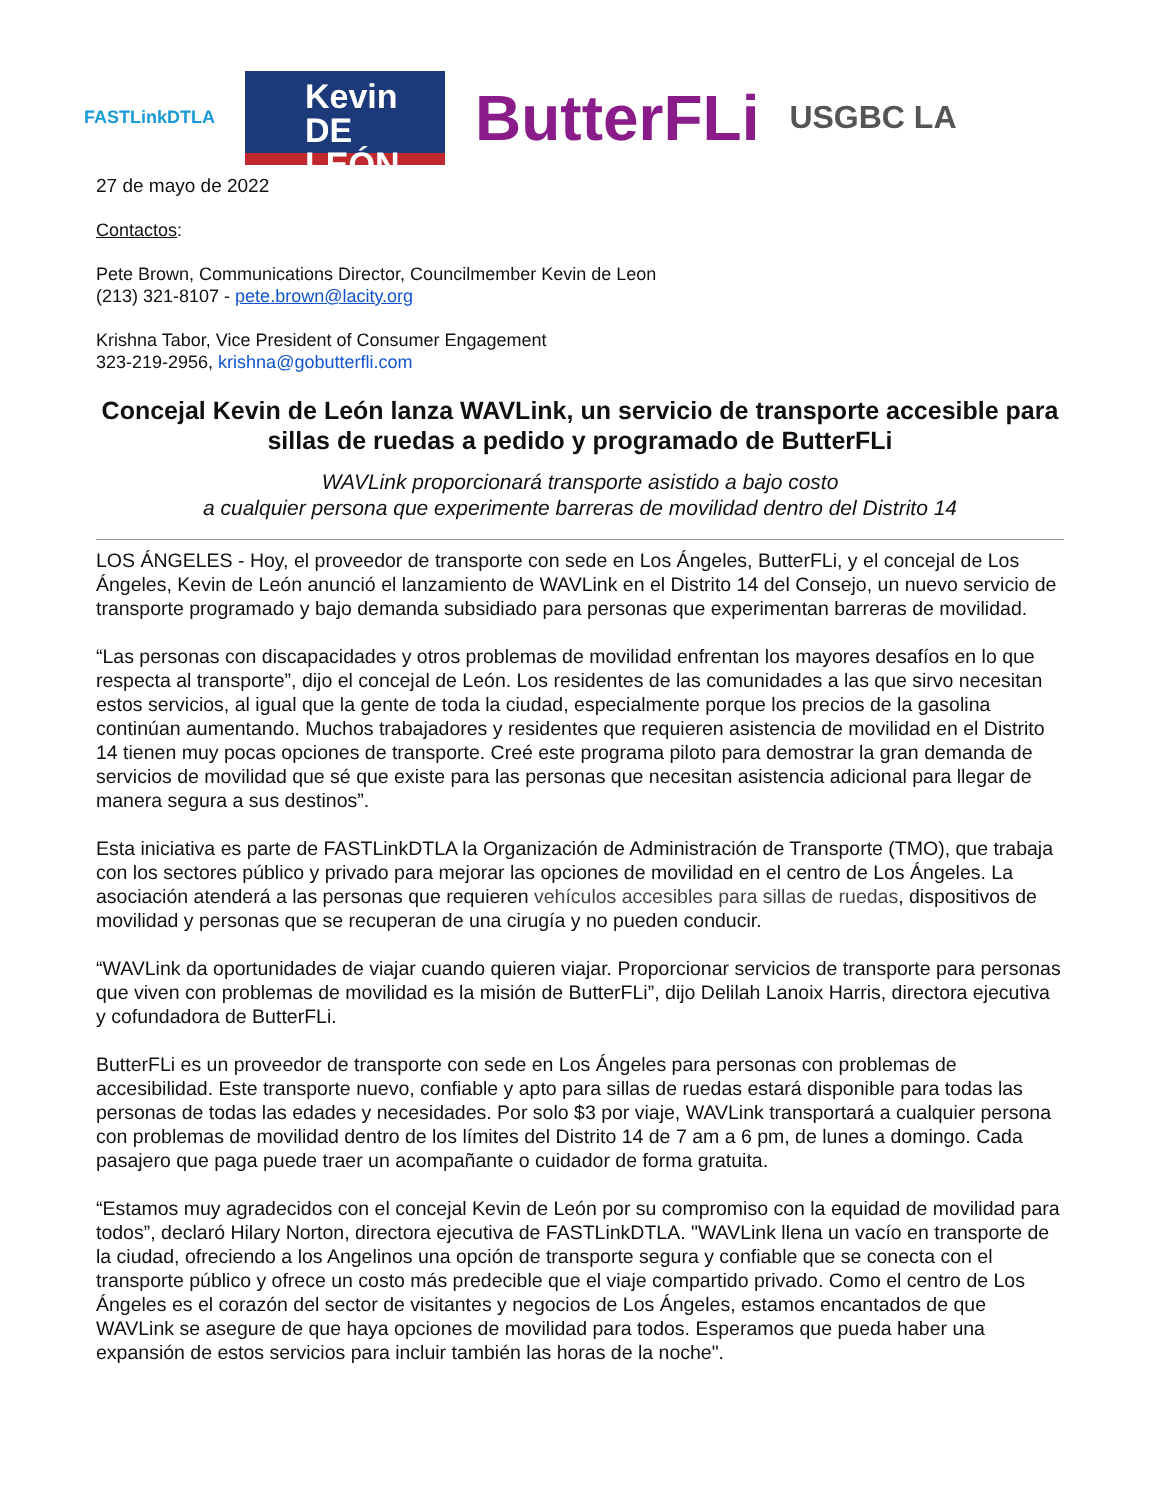FASTLinkDTLA
Kevin
DE LEÓN
ButterFLi
USGBC LA
27 de mayo de 2022
Contactos:
Pete Brown, Communications Director, Councilmember Kevin de Leon
(213) 321-8107 - pete.brown@lacity.org
Krishna Tabor, Vice President of Consumer Engagement
323-219-2956, krishna@gobutterfli.com
Concejal Kevin de León lanza WAVLink, un servicio de transporte accesible para sillas de ruedas a pedido y programado de ButterFLi
WAVLink proporcionará transporte asistido a bajo costo
a cualquier persona que experimente barreras de movilidad dentro del Distrito 14
LOS ÁNGELES - Hoy, el proveedor de transporte con sede en Los Ángeles, ButterFLi, y el concejal de Los Ángeles, Kevin de León anunció el lanzamiento de WAVLink en el Distrito 14 del Consejo, un nuevo servicio de transporte programado y bajo demanda subsidiado para personas que experimentan barreras de movilidad.
“Las personas con discapacidades y otros problemas de movilidad enfrentan los mayores desafíos en lo que respecta al transporte”, dijo el concejal de León. Los residentes de las comunidades a las que sirvo necesitan estos servicios, al igual que la gente de toda la ciudad, especialmente porque los precios de la gasolina continúan aumentando. Muchos trabajadores y residentes que requieren asistencia de movilidad en el Distrito 14 tienen muy pocas opciones de transporte. Creé este programa piloto para demostrar la gran demanda de servicios de movilidad que sé que existe para las personas que necesitan asistencia adicional para llegar de manera segura a sus destinos”.
Esta iniciativa es parte de FASTLinkDTLA la Organización de Administración de Transporte (TMO), que trabaja con los sectores público y privado para mejorar las opciones de movilidad en el centro de Los Ángeles. La asociación atenderá a las personas que requieren vehículos accesibles para sillas de ruedas, dispositivos de movilidad y personas que se recuperan de una cirugía y no pueden conducir.
“WAVLink da oportunidades de viajar cuando quieren viajar. Proporcionar servicios de transporte para personas que viven con problemas de movilidad es la misión de ButterFLi”, dijo Delilah Lanoix Harris, directora ejecutiva y cofundadora de ButterFLi.
ButterFLi es un proveedor de transporte con sede en Los Ángeles para personas con problemas de accesibilidad. Este transporte nuevo, confiable y apto para sillas de ruedas estará disponible para todas las personas de todas las edades y necesidades. Por solo $3 por viaje, WAVLink transportará a cualquier persona con problemas de movilidad dentro de los límites del Distrito 14 de 7 am a 6 pm, de lunes a domingo. Cada pasajero que paga puede traer un acompañante o cuidador de forma gratuita.
“Estamos muy agradecidos con el concejal Kevin de León por su compromiso con la equidad de movilidad para todos”, declaró Hilary Norton, directora ejecutiva de FASTLinkDTLA. "WAVLink llena un vacío en transporte de la ciudad, ofreciendo a los Angelinos una opción de transporte segura y confiable que se conecta con el transporte público y ofrece un costo más predecible que el viaje compartido privado. Como el centro de Los Ángeles es el corazón del sector de visitantes y negocios de Los Ángeles, estamos encantados de que WAVLink se asegure de que haya opciones de movilidad para todos. Esperamos que pueda haber una expansión de estos servicios para incluir también las horas de la noche".